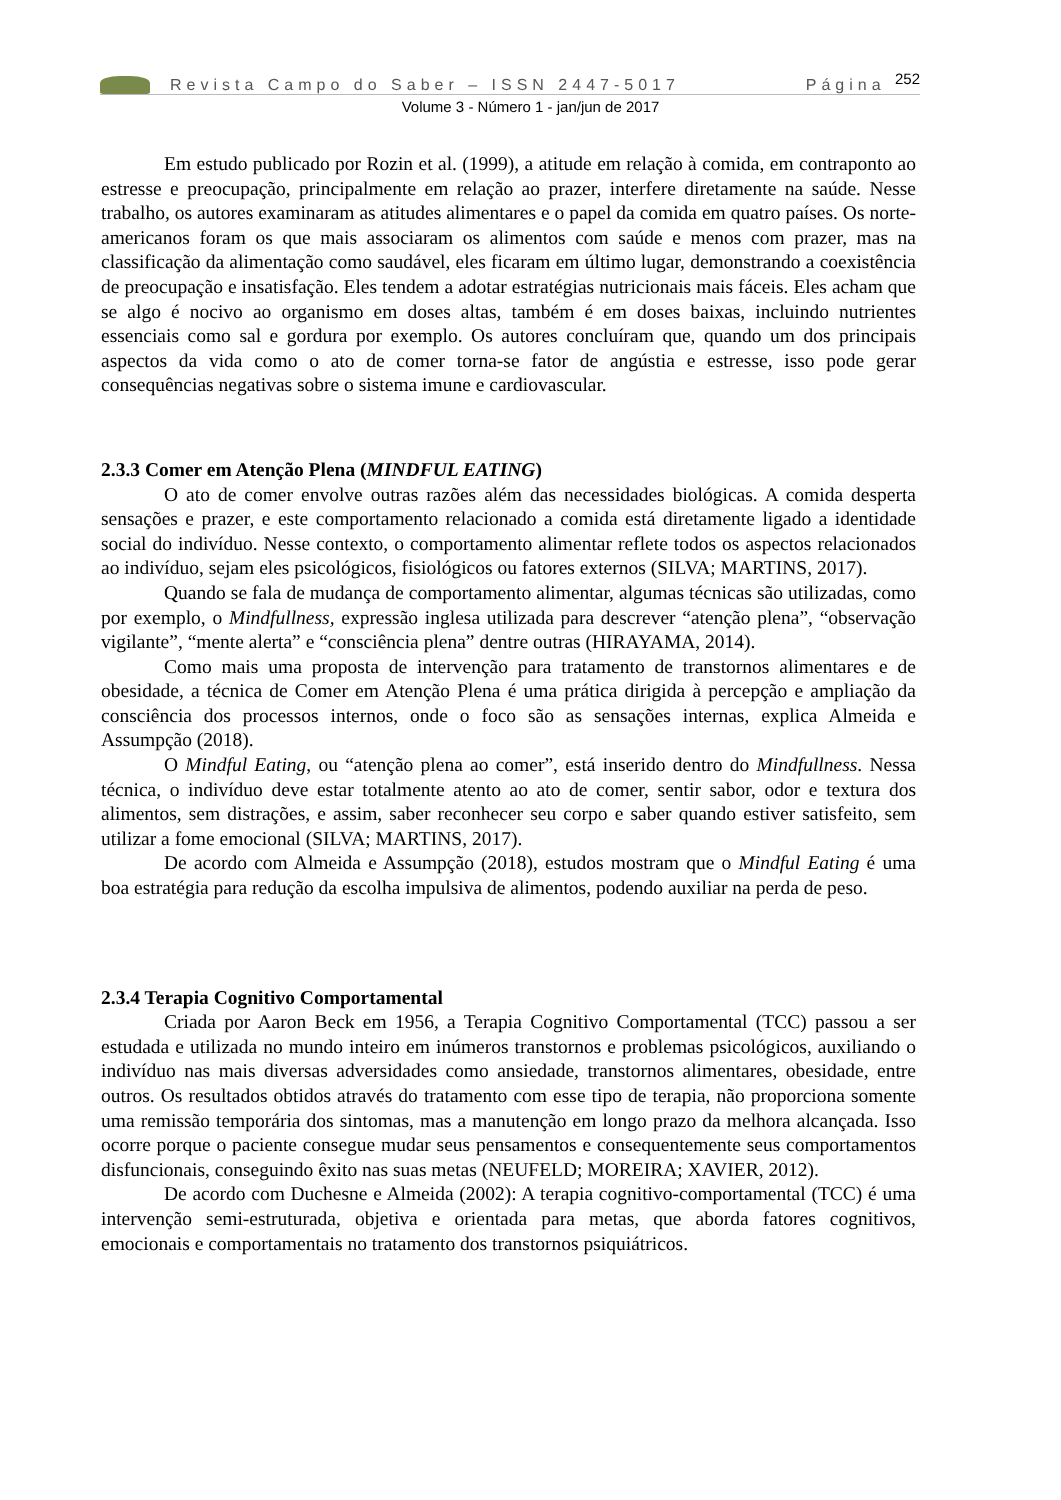Revista Campo do Saber – ISSN 2447-5017 Página <sup>252</sup>
Volume 3 - Número 1 - jan/jun de 2017
Em estudo publicado por Rozin et al. (1999), a atitude em relação à comida, em contraponto ao estresse e preocupação, principalmente em relação ao prazer, interfere diretamente na saúde. Nesse trabalho, os autores examinaram as atitudes alimentares e o papel da comida em quatro países. Os norte-americanos foram os que mais associaram os alimentos com saúde e menos com prazer, mas na classificação da alimentação como saudável, eles ficaram em último lugar, demonstrando a coexistência de preocupação e insatisfação. Eles tendem a adotar estratégias nutricionais mais fáceis. Eles acham que se algo é nocivo ao organismo em doses altas, também é em doses baixas, incluindo nutrientes essenciais como sal e gordura por exemplo. Os autores concluíram que, quando um dos principais aspectos da vida como o ato de comer torna-se fator de angústia e estresse, isso pode gerar consequências negativas sobre o sistema imune e cardiovascular.
2.3.3 Comer em Atenção Plena (MINDFUL EATING)
O ato de comer envolve outras razões além das necessidades biológicas. A comida desperta sensações e prazer, e este comportamento relacionado a comida está diretamente ligado a identidade social do indivíduo. Nesse contexto, o comportamento alimentar reflete todos os aspectos relacionados ao indivíduo, sejam eles psicológicos, fisiológicos ou fatores externos (SILVA; MARTINS, 2017).
Quando se fala de mudança de comportamento alimentar, algumas técnicas são utilizadas, como por exemplo, o Mindfullness, expressão inglesa utilizada para descrever “atenção plena”, “observação vigilante”, “mente alerta” e “consciência plena” dentre outras (HIRAYAMA, 2014).
Como mais uma proposta de intervenção para tratamento de transtornos alimentares e de obesidade, a técnica de Comer em Atenção Plena é uma prática dirigida à percepção e ampliação da consciência dos processos internos, onde o foco são as sensações internas, explica Almeida e Assumpção (2018).
O Mindful Eating, ou “atenção plena ao comer”, está inserido dentro do Mindfullness. Nessa técnica, o indivíduo deve estar totalmente atento ao ato de comer, sentir sabor, odor e textura dos alimentos, sem distrações, e assim, saber reconhecer seu corpo e saber quando estiver satisfeito, sem utilizar a fome emocional (SILVA; MARTINS, 2017).
De acordo com Almeida e Assumpção (2018), estudos mostram que o Mindful Eating é uma boa estratégia para redução da escolha impulsiva de alimentos, podendo auxiliar na perda de peso.
2.3.4 Terapia Cognitivo Comportamental
Criada por Aaron Beck em 1956, a Terapia Cognitivo Comportamental (TCC) passou a ser estudada e utilizada no mundo inteiro em inúmeros transtornos e problemas psicológicos, auxiliando o indivíduo nas mais diversas adversidades como ansiedade, transtornos alimentares, obesidade, entre outros. Os resultados obtidos através do tratamento com esse tipo de terapia, não proporciona somente uma remissão temporária dos sintomas, mas a manutenção em longo prazo da melhora alcançada. Isso ocorre porque o paciente consegue mudar seus pensamentos e consequentemente seus comportamentos disfuncionais, conseguindo êxito nas suas metas (NEUFELD; MOREIRA; XAVIER, 2012).
De acordo com Duchesne e Almeida (2002): A terapia cognitivo-comportamental (TCC) é uma intervenção semi-estruturada, objetiva e orientada para metas, que aborda fatores cognitivos, emocionais e comportamentais no tratamento dos transtornos psiquiátricos.